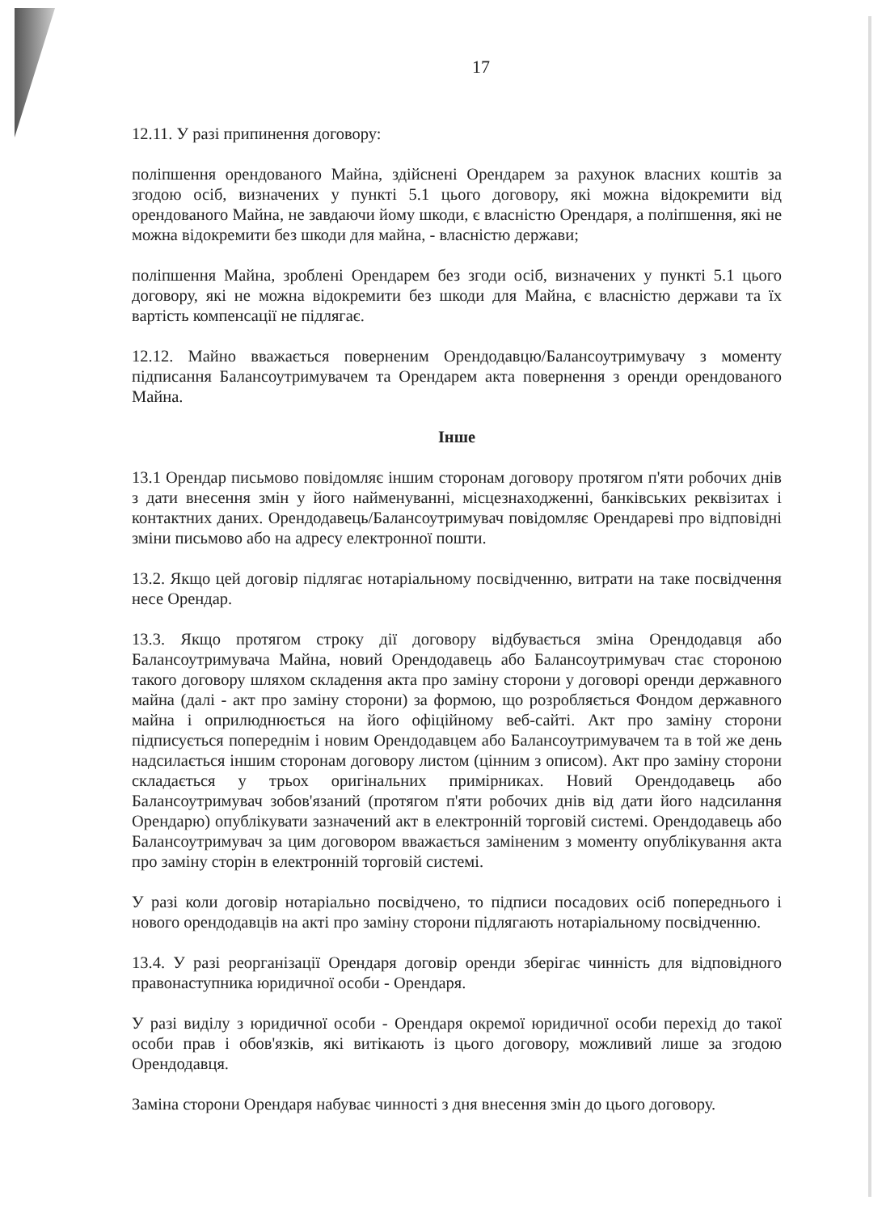17
12.11. У разі припинення договору:
поліпшення орендованого Майна, здійснені Орендарем за рахунок власних коштів за згодою осіб, визначених у пункті 5.1 цього договору, які можна відокремити від орендованого Майна, не завдаючи йому шкоди, є власністю Орендаря, а поліпшення, які не можна відокремити без шкоди для майна, - власністю держави;
поліпшення Майна, зроблені Орендарем без згоди осіб, визначених у пункті 5.1 цього договору, які не можна відокремити без шкоди для Майна, є власністю держави та їх вартість компенсації не підлягає.
12.12. Майно вважається поверненим Орендодавцю/Балансоутримувачу з моменту підписання Балансоутримувачем та Орендарем акта повернення з оренди орендованого Майна.
Інше
13.1 Орендар письмово повідомляє іншим сторонам договору протягом п'яти робочих днів з дати внесення змін у його найменуванні, місцезнаходженні, банківських реквізитах і контактних даних. Орендодавець/Балансоутримувач повідомляє Орендареві про відповідні зміни письмово або на адресу електронної пошти.
13.2. Якщо цей договір підлягає нотаріальному посвідченню, витрати на таке посвідчення несе Орендар.
13.3. Якщо протягом строку дії договору відбувається зміна Орендодавця або Балансоутримувача Майна, новий Орендодавець або Балансоутримувач стає стороною такого договору шляхом складення акта про заміну сторони у договорі оренди державного майна (далі - акт про заміну сторони) за формою, що розробляється Фондом державного майна і оприлюднюється на його офіційному веб-сайті. Акт про заміну сторони підписується попереднім і новим Орендодавцем або Балансоутримувачем та в той же день надсилається іншим сторонам договору листом (цінним з описом). Акт про заміну сторони складається у трьох оригінальних примірниках. Новий Орендодавець або Балансоутримувач зобов'язаний (протягом п'яти робочих днів від дати його надсилання Орендарю) опублікувати зазначений акт в електронній торговій системі. Орендодавець або Балансоутримувач за цим договором вважається заміненим з моменту опублікування акта про заміну сторін в електронній торговій системі.
У разі коли договір нотаріально посвідчено, то підписи посадових осіб попереднього і нового орендодавців на акті про заміну сторони підлягають нотаріальному посвідченню.
13.4. У разі реорганізації Орендаря договір оренди зберігає чинність для відповідного правонаступника юридичної особи - Орендаря.
У разі виділу з юридичної особи - Орендаря окремої юридичної особи перехід до такої особи прав і обов'язків, які витікають із цього договору, можливий лише за згодою Орендодавця.
Заміна сторони Орендаря набуває чинності з дня внесення змін до цього договору.